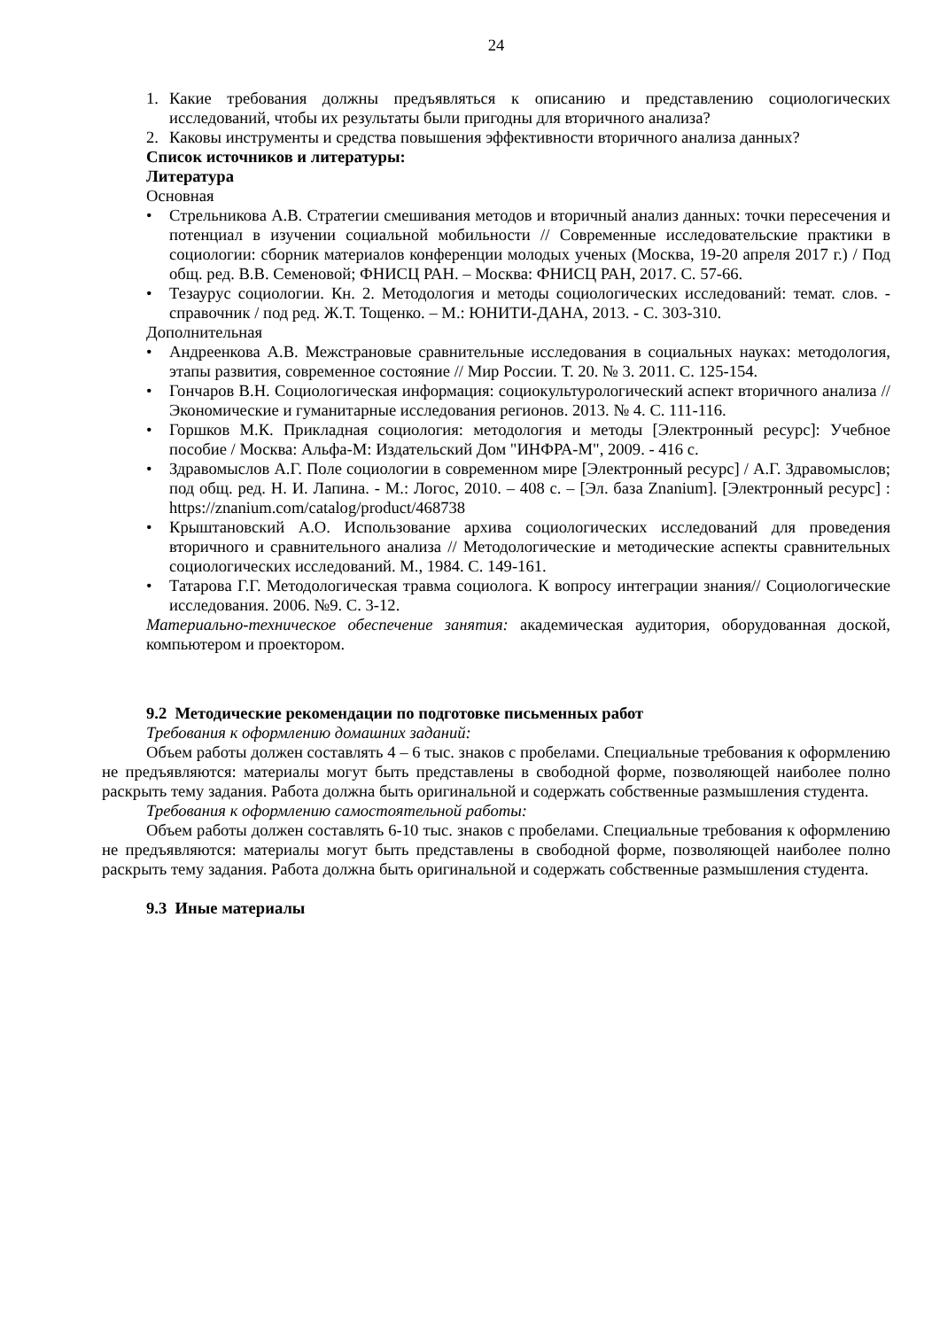24
1. Какие требования должны предъявляться к описанию и представлению социологических исследований, чтобы их результаты были пригодны для вторичного анализа?
2. Каковы инструменты и средства повышения эффективности вторичного анализа данных?
Список источников и литературы:
Литература
Основная
• Стрельникова А.В. Стратегии смешивания методов и вторичный анализ данных: точки пересечения и потенциал в изучении социальной мобильности // Современные исследовательские практики в социологии: сборник материалов конференции молодых ученых (Москва, 19-20 апреля 2017 г.) / Под общ. ред. В.В. Семеновой; ФНИСЦ РАН. – Москва: ФНИСЦ РАН, 2017. С. 57-66.
• Тезаурус социологии. Кн. 2. Методология и методы социологических исследований: темат. слов. - справочник / под ред. Ж.Т. Тощенко. – М.: ЮНИТИ-ДАНА, 2013. - С. 303-310.
Дополнительная
• Андреенкова А.В. Межстрановые сравнительные исследования в социальных науках: методология, этапы развития, современное состояние // Мир России. Т. 20. № 3. 2011. С. 125-154.
• Гончаров В.Н. Социологическая информация: социокультурологический аспект вторичного анализа // Экономические и гуманитарные исследования регионов. 2013. № 4. С. 111-116.
• Горшков М.К. Прикладная социология: методология и методы [Электронный ресурс]: Учебное пособие / Москва: Альфа-М: Издательский Дом "ИНФРА-М", 2009. - 416 с.
• Здравомыслов А.Г. Поле социологии в современном мире [Электронный ресурс] / А.Г. Здравомыслов; под общ. ред. Н. И. Лапина. - М.: Логос, 2010. – 408 с. – [Эл. база Znanium]. [Электронный ресурс] : https://znanium.com/catalog/product/468738
• Крыштановский А.О. Использование архива социологических исследований для проведения вторичного и сравнительного анализа // Методологические и методические аспекты сравнительных социологических исследований. М., 1984. С. 149-161.
• Татарова Г.Г. Методологическая травма социолога. К вопросу интеграции знания// Социологические исследования. 2006. №9. С. 3-12.
Материально-техническое обеспечение занятия: академическая аудитория, оборудованная доской, компьютером и проектором.
9.2 Методические рекомендации по подготовке письменных работ
Требования к оформлению домашних заданий:
Объем работы должен составлять 4 – 6 тыс. знаков с пробелами. Специальные требования к оформлению не предъявляются: материалы могут быть представлены в свободной форме, позволяющей наиболее полно раскрыть тему задания. Работа должна быть оригинальной и содержать собственные размышления студента.
Требования к оформлению самостоятельной работы:
Объем работы должен составлять 6-10 тыс. знаков с пробелами. Специальные требования к оформлению не предъявляются: материалы могут быть представлены в свободной форме, позволяющей наиболее полно раскрыть тему задания. Работа должна быть оригинальной и содержать собственные размышления студента.
9.3 Иные материалы